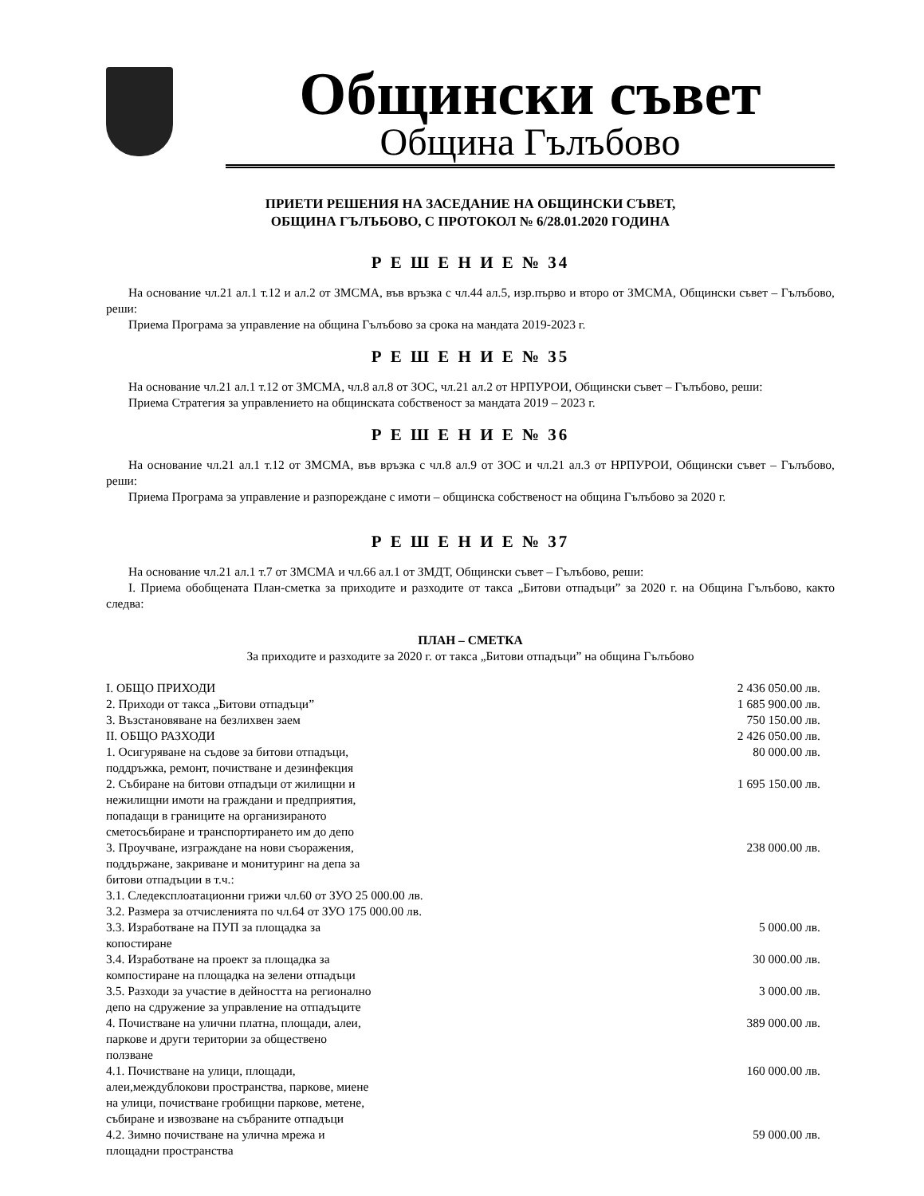Общински съвет
Община Гълъбово
ПРИЕТИ РЕШЕНИЯ НА ЗАСЕДАНИЕ НА ОБЩИНСКИ СЪВЕТ,
ОБЩИНА ГЪЛЪБОВО, С ПРОТОКОЛ № 6/28.01.2020 ГОДИНА
Р Е Ш Е Н И Е № 34
На основание чл.21 ал.1 т.12 и ал.2 от ЗМСМА, във връзка с чл.44 ал.5, изр.първо и второ от ЗМСМА, Общински съвет – Гълъбово, реши:
Приема Програма за управление на община Гълъбово за срока на мандата 2019-2023 г.
Р Е Ш Е Н И Е № 35
На основание чл.21 ал.1 т.12 от ЗМСМА, чл.8 ал.8 от ЗОС, чл.21 ал.2 от НРПУРОИ, Общински съвет – Гълъбово, реши:
Приема Стратегия за управлението на общинската собственост за мандата 2019 – 2023 г.
Р Е Ш Е Н И Е № 36
На основание чл.21 ал.1 т.12 от ЗМСМА, във връзка с чл.8 ал.9 от ЗОС и чл.21 ал.3 от НРПУРОИ, Общински съвет – Гълъбово, реши:
Приема Програма за управление и разпореждане с имоти – общинска собственост на община Гълъбово за 2020 г.
Р Е Ш Е Н И Е № 37
На основание чл.21 ал.1 т.7 от ЗМСМА и чл.66 ал.1 от ЗМДТ, Общински съвет – Гълъбово, реши:
I. Приема обобщената План-сметка за приходите и разходите от такса „Битови отпадъци” за 2020 г. на Община Гълъбово, както следва:
ПЛАН – СМЕТКА
За приходите и разходите за 2020 г. от такса „Битови отпадъци” на община Гълъбово
| I. ОБЩО ПРИХОДИ | 2 436 050.00 лв. |
| 2. Приходи от такса „Битови отпадъци” | 1 685 900.00 лв. |
| 3. Възстановяване на безлихвен заем | 750 150.00 лв. |
| II. ОБЩО РАЗХОДИ | 2 426 050.00 лв. |
| 1. Осигуряване на съдове за битови отпадъци, поддръжка, ремонт, почистване и дезинфекция | 80 000.00 лв. |
| 2. Събиране на битови отпадъци от жилищни и нежилищни имоти на граждани и предприятия, попадащи в границите на организираното сметосъбиране и транспортирането им до депо | 1 695 150.00 лв. |
| 3. Проучване, изграждане на нови съоражения, поддържане, закриване и монитуринг на депа за битови отпадъции в т.ч.: | 238 000.00 лв. |
| 3.1. Следексплоатационни грижи чл.60 от ЗУО 25 000.00 лв. | |
| 3.2. Размера за отчисленията по чл.64 от ЗУО 175 000.00 лв. | |
| 3.3. Изработване на ПУП за площадка за копостиране | 5 000.00 лв. |
| 3.4. Изработване на проект за площадка за компостиране на площадка на зелени отпадъци | 30 000.00 лв. |
| 3.5. Разходи за участие в дейността на регионално депо на сдружение за управление на отпадъците | 3 000.00 лв. |
| 4. Почистване на улични платна, площади, алеи, паркове и други територии за обществено ползване | 389 000.00 лв. |
| 4.1. Почистване на улици, площади, алеи,междублокови пространства, паркове, миене на улици, почистване гробищни паркове, метене, събиране и извозване на събраните отпадъци | 160 000.00 лв. |
| 4.2. Зимно почистване на улична мрежа и площадни пространства | 59 000.00 лв. |